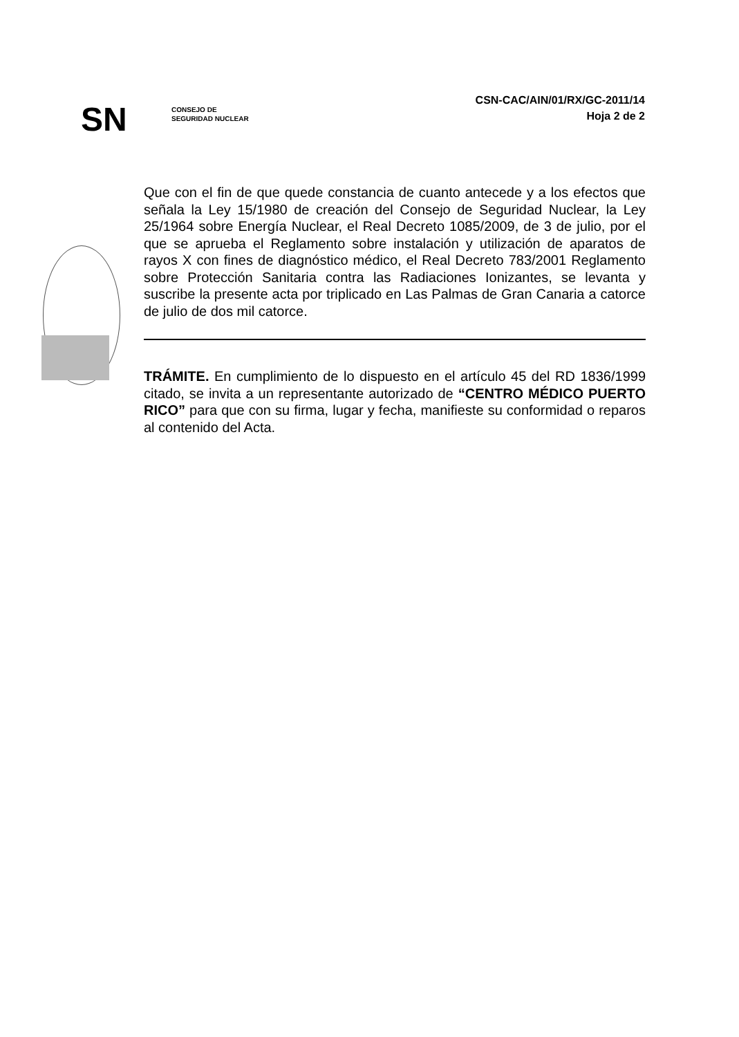SN
CONSEJO DE
SEGURIDAD NUCLEAR
CSN-CAC/AIN/01/RX/GC-2011/14
Hoja 2 de 2
Que con el fin de que quede constancia de cuanto antecede y a los efectos que señala la Ley 15/1980 de creación del Consejo de Seguridad Nuclear, la Ley 25/1964 sobre Energía Nuclear, el Real Decreto 1085/2009, de 3 de julio, por el que se aprueba el Reglamento sobre instalación y utilización de aparatos de rayos X con fines de diagnóstico médico, el Real Decreto 783/2001 Reglamento sobre Protección Sanitaria contra las Radiaciones Ionizantes, se levanta y suscribe la presente acta por triplicado en Las Palmas de Gran Canaria a catorce de julio de dos mil catorce.
TRÁMITE. En cumplimiento de lo dispuesto en el artículo 45 del RD 1836/1999 citado, se invita a un representante autorizado de “CENTRO MÉDICO PUERTO RICO” para que con su firma, lugar y fecha, manifieste su conformidad o reparos al contenido del Acta.